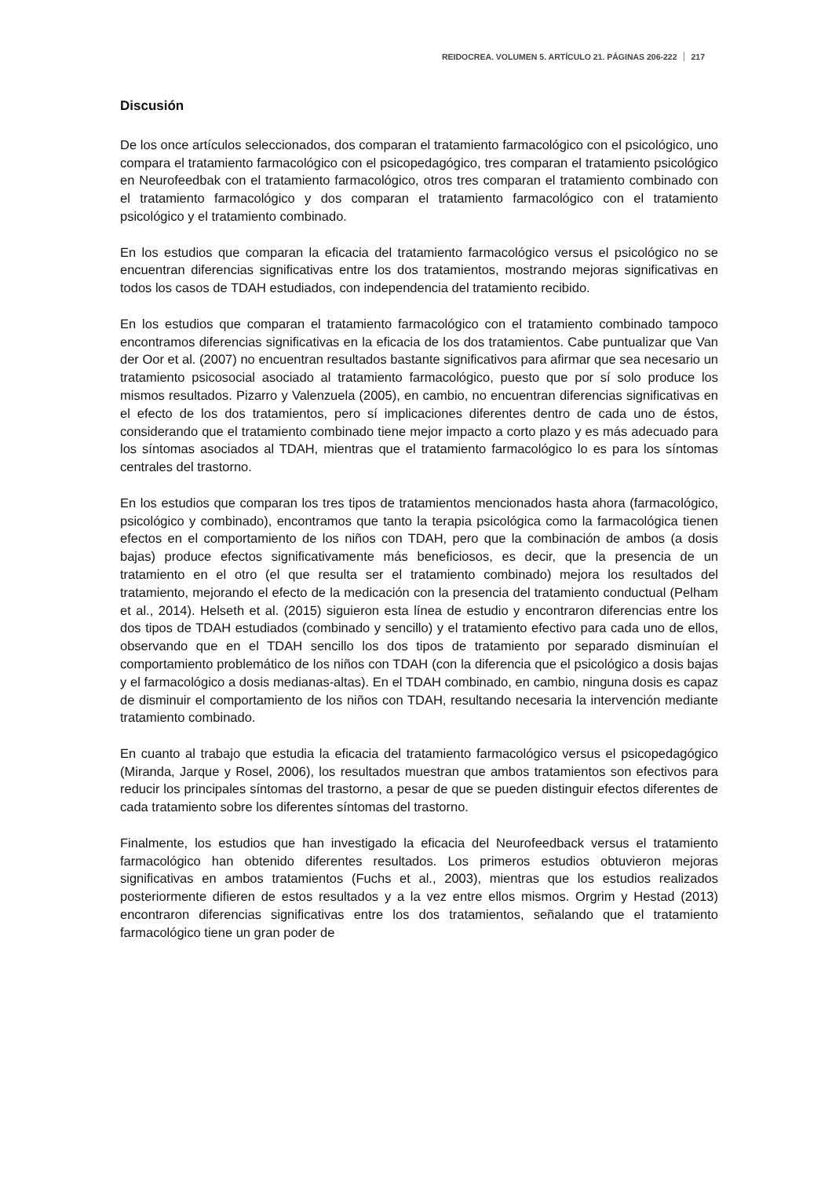REIDOCREA. VOLUMEN 5. ARTÍCULO 21. PÁGINAS 206-222 217
Discusión
De los once artículos seleccionados, dos comparan el tratamiento farmacológico con el psicológico, uno compara el tratamiento farmacológico con el psicopedagógico, tres comparan el tratamiento psicológico en Neurofeedbak con el tratamiento farmacológico, otros tres comparan el tratamiento combinado con el tratamiento farmacológico y dos comparan el tratamiento farmacológico con el tratamiento psicológico y el tratamiento combinado.
En los estudios que comparan la eficacia del tratamiento farmacológico versus el psicológico no se encuentran diferencias significativas entre los dos tratamientos, mostrando mejoras significativas en todos los casos de TDAH estudiados, con independencia del tratamiento recibido.
En los estudios que comparan el tratamiento farmacológico con el tratamiento combinado tampoco encontramos diferencias significativas en la eficacia de los dos tratamientos. Cabe puntualizar que Van der Oor et al. (2007) no encuentran resultados bastante significativos para afirmar que sea necesario un tratamiento psicosocial asociado al tratamiento farmacológico, puesto que por sí solo produce los mismos resultados. Pizarro y Valenzuela (2005), en cambio, no encuentran diferencias significativas en el efecto de los dos tratamientos, pero sí implicaciones diferentes dentro de cada uno de éstos, considerando que el tratamiento combinado tiene mejor impacto a corto plazo y es más adecuado para los síntomas asociados al TDAH, mientras que el tratamiento farmacológico lo es para los síntomas centrales del trastorno.
En los estudios que comparan los tres tipos de tratamientos mencionados hasta ahora (farmacológico, psicológico y combinado), encontramos que tanto la terapia psicológica como la farmacológica tienen efectos en el comportamiento de los niños con TDAH, pero que la combinación de ambos (a dosis bajas) produce efectos significativamente más beneficiosos, es decir, que la presencia de un tratamiento en el otro (el que resulta ser el tratamiento combinado) mejora los resultados del tratamiento, mejorando el efecto de la medicación con la presencia del tratamiento conductual (Pelham et al., 2014). Helseth et al. (2015) siguieron esta línea de estudio y encontraron diferencias entre los dos tipos de TDAH estudiados (combinado y sencillo) y el tratamiento efectivo para cada uno de ellos, observando que en el TDAH sencillo los dos tipos de tratamiento por separado disminuían el comportamiento problemático de los niños con TDAH (con la diferencia que el psicológico a dosis bajas y el farmacológico a dosis medianas-altas). En el TDAH combinado, en cambio, ninguna dosis es capaz de disminuir el comportamiento de los niños con TDAH, resultando necesaria la intervención mediante tratamiento combinado.
En cuanto al trabajo que estudia la eficacia del tratamiento farmacológico versus el psicopedagógico (Miranda, Jarque y Rosel, 2006), los resultados muestran que ambos tratamientos son efectivos para reducir los principales síntomas del trastorno, a pesar de que se pueden distinguir efectos diferentes de cada tratamiento sobre los diferentes síntomas del trastorno.
Finalmente, los estudios que han investigado la eficacia del Neurofeedback versus el tratamiento farmacológico han obtenido diferentes resultados. Los primeros estudios obtuvieron mejoras significativas en ambos tratamientos (Fuchs et al., 2003), mientras que los estudios realizados posteriormente difieren de estos resultados y a la vez entre ellos mismos. Orgrim y Hestad (2013) encontraron diferencias significativas entre los dos tratamientos, señalando que el tratamiento farmacológico tiene un gran poder de